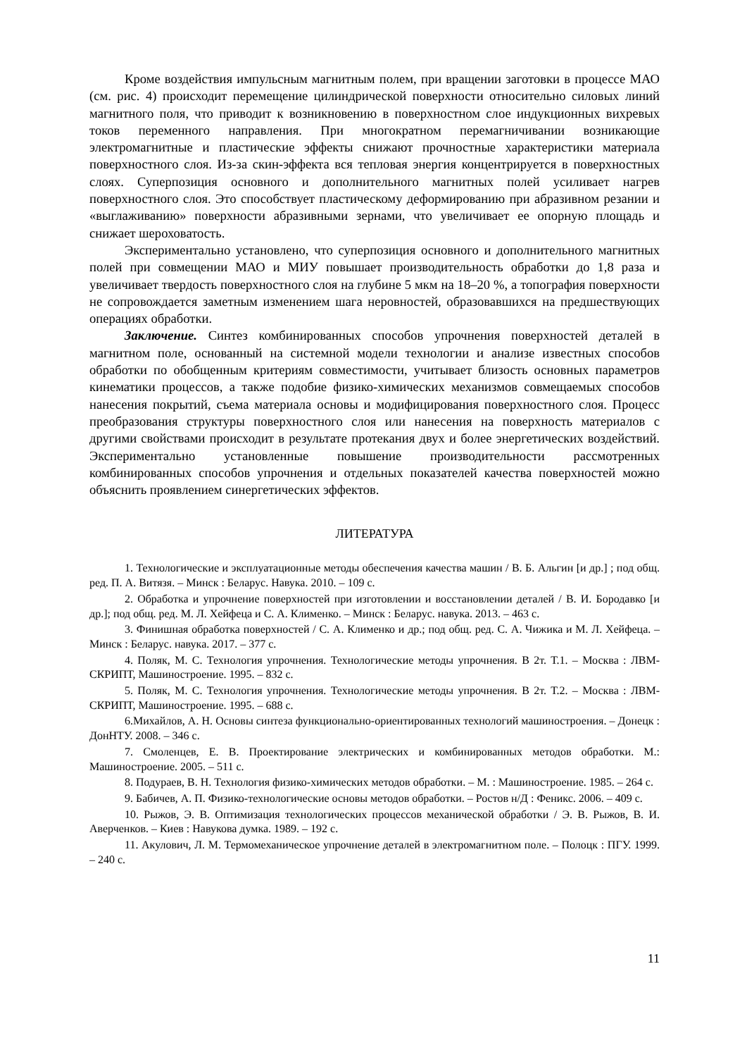Кроме воздействия импульсным магнитным полем, при вращении заготовки в процессе МАО (см. рис. 4) происходит перемещение цилиндрической поверхности относительно силовых линий магнитного поля, что приводит к возникновению в поверхностном слое индукционных вихревых токов переменного направления. При многократном перемагничивании возникающие электромагнитные и пластические эффекты снижают прочностные характеристики материала поверхностного слоя. Из-за скин-эффекта вся тепловая энергия концентрируется в поверхностных слоях. Суперпозиция основного и дополнительного магнитных полей усиливает нагрев поверхностного слоя. Это способствует пластическому деформированию при абразивном резании и «выглаживанию» поверхности абразивными зернами, что увеличивает ее опорную площадь и снижает шероховатость.
Экспериментально установлено, что суперпозиция основного и дополнительного магнитных полей при совмещении МАО и МИУ повышает производительность обработки до 1,8 раза и увеличивает твердость поверхностного слоя на глубине 5 мкм на 18–20 %, а топография поверхности не сопровождается заметным изменением шага неровностей, образовавшихся на предшествующих операциях обработки.
Заключение. Синтез комбинированных способов упрочнения поверхностей деталей в магнитном поле, основанный на системной модели технологии и анализе известных способов обработки по обобщенным критериям совместимости, учитывает близость основных параметров кинематики процессов, а также подобие физико-химических механизмов совмещаемых способов нанесения покрытий, съема материала основы и модифицирования поверхностного слоя. Процесс преобразования структуры поверхностного слоя или нанесения на поверхность материалов с другими свойствами происходит в результате протекания двух и более энергетических воздействий. Экспериментально установленные повышение производительности рассмотренных комбинированных способов упрочнения и отдельных показателей качества поверхностей можно объяснить проявлением синергетических эффектов.
ЛИТЕРАТУРА
1. Технологические и эксплуатационные методы обеспечения качества машин / В. Б. Альгин [и др.] ; под общ. ред. П. А. Витязя. – Минск : Беларус. Навука. 2010. – 109 с.
2. Обработка и упрочнение поверхностей при изготовлении и восстановлении деталей / В. И. Бородавко [и др.]; под общ. ред. М. Л. Хейфеца и С. А. Клименко. – Минск : Беларус. навука. 2013. – 463 с.
3. Финишная обработка поверхностей / С. А. Клименко и др.; под общ. ред. С. А. Чижика и М. Л. Хейфеца. – Минск : Беларус. навука. 2017. – 377 с.
4. Поляк, М. С. Технология упрочнения. Технологические методы упрочнения. В 2т. Т.1. – Москва : ЛВМ-СКРИПТ, Машиностроение. 1995. – 832 с.
5. Поляк, М. С. Технология упрочнения. Технологические методы упрочнения. В 2т. Т.2. – Москва : ЛВМ-СКРИПТ, Машиностроение. 1995. – 688 с.
6.Михайлов, А. Н. Основы синтеза функционально-ориентированных технологий машиностроения. – Донецк : ДонНТУ. 2008. – 346 с.
7. Смоленцев, Е. В. Проектирование электрических и комбинированных методов обработки. М.: Машиностроение. 2005. – 511 с.
8. Подураев, В. Н. Технология физико-химических методов обработки. – М. : Машиностроение. 1985. – 264 с.
9. Бабичев, А. П. Физико-технологические основы методов обработки. – Ростов н/Д : Феникс. 2006. – 409 с.
10. Рыжов, Э. В. Оптимизация технологических процессов механической обработки / Э. В. Рыжов, В. И. Аверченков. – Киев : Навукова думка. 1989. – 192 с.
11. Акулович, Л. М. Термомеханическое упрочнение деталей в электромагнитном поле. – Полоцк : ПГУ. 1999. – 240 с.
11